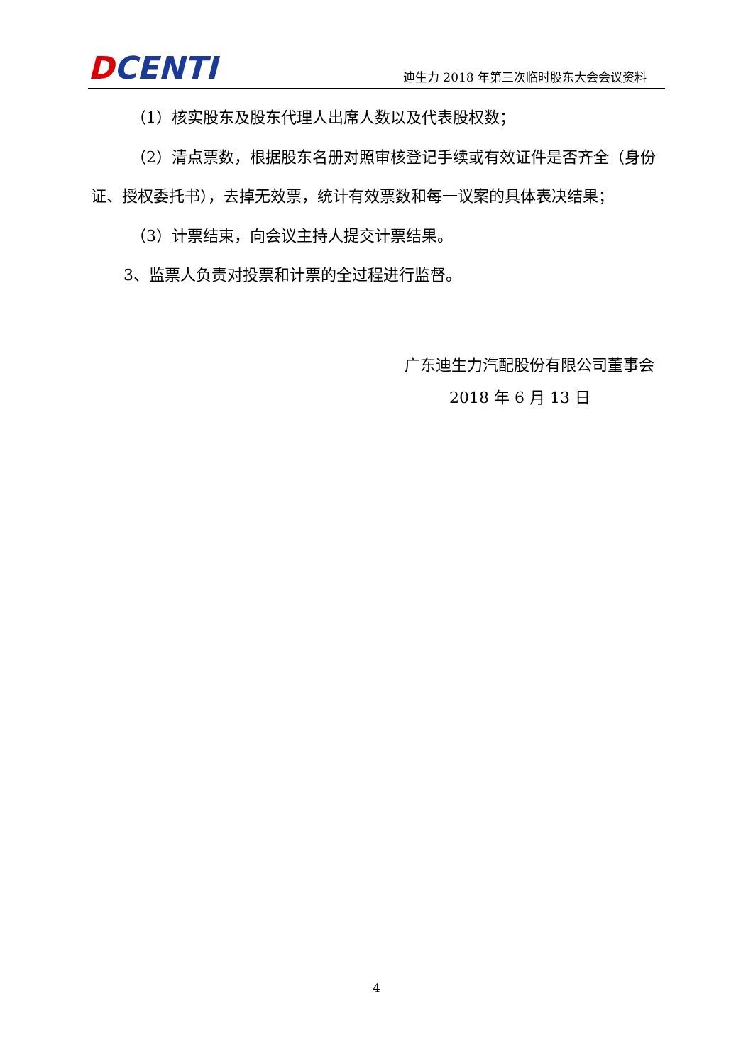DCENTI
迪生力 2018 年第三次临时股东大会会议资料
（1）核实股东及股东代理人出席人数以及代表股权数；
（2）清点票数，根据股东名册对照审核登记手续或有效证件是否齐全（身份证、授权委托书），去掉无效票，统计有效票数和每一议案的具体表决结果；
（3）计票结束，向会议主持人提交计票结果。
3、监票人负责对投票和计票的全过程进行监督。
广东迪生力汽配股份有限公司董事会
2018 年 6 月 13 日
4